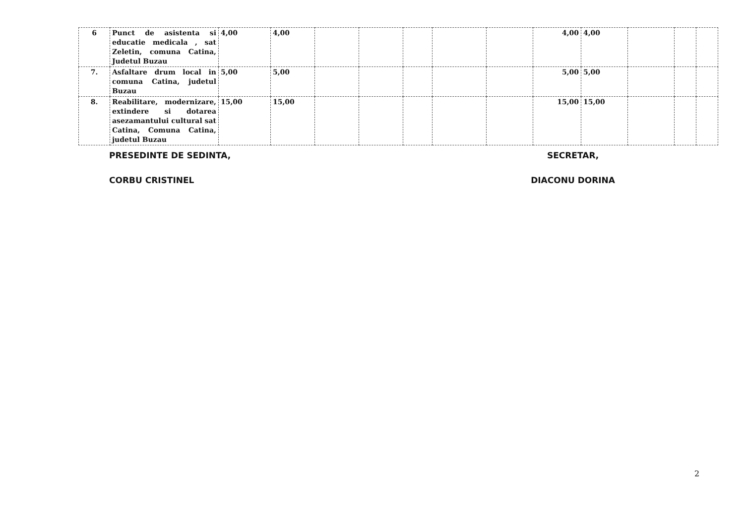| 6 | Punct de asistenta si educatie medicala , sat Zeletin, comuna Catina, Judetul Buzau | 4,00 | 4,00 | | | | | | 4,00 | 4,00 | | | |
| 7. | Asfaltare drum local in comuna Catina, judetul Buzau | 5,00 | 5,00 | | | | | | 5,00 | 5,00 | | | |
| 8. | Reabilitare, modernizare, extindere si dotarea asezamantului cultural sat Catina, Comuna Catina, judetul Buzau | 15,00 | 15,00 | | | | | | 15,00 | 15,00 | | | |
PRESEDINTE DE SEDINTA,
CORBU CRISTINEL
SECRETAR,
DIACONU DORINA
2